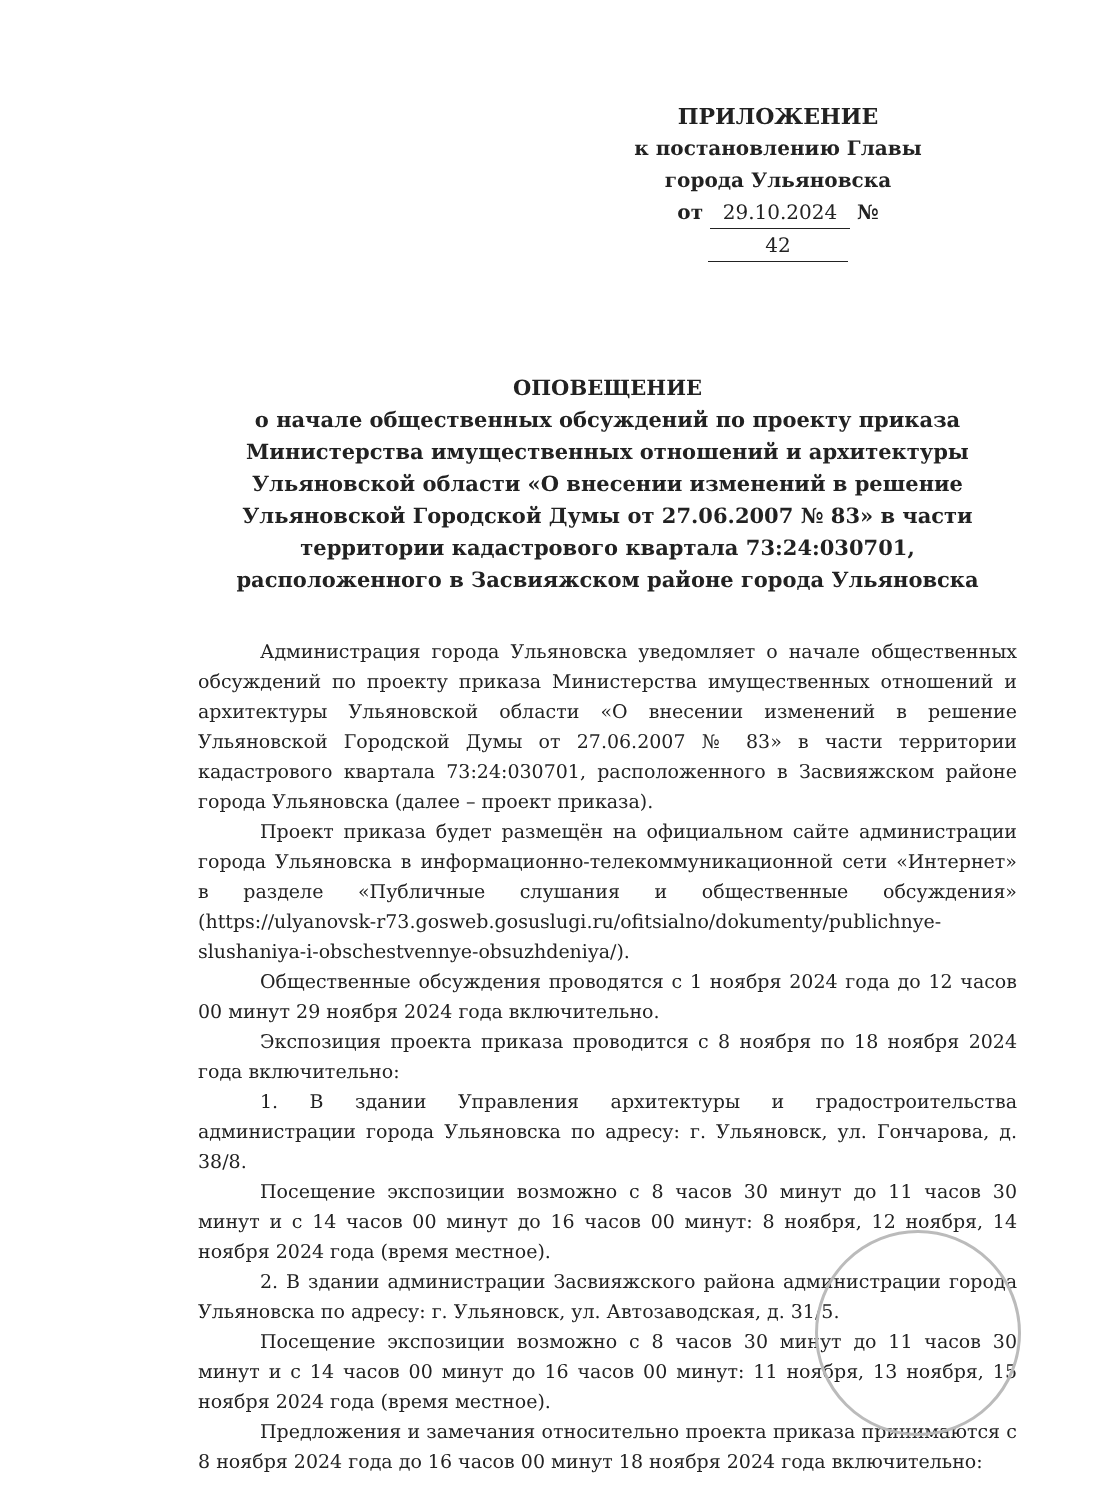ПРИЛОЖЕНИЕ
к постановлению Главы
города Ульяновска
от 29.10.2024 № 42
ОПОВЕЩЕНИЕ
о начале общественных обсуждений по проекту приказа Министерства имущественных отношений и архитектуры Ульяновской области «О внесении изменений в решение Ульяновской Городской Думы от 27.06.2007 № 83» в части территории кадастрового квартала 73:24:030701, расположенного в Засвияжском районе города Ульяновска
Администрация города Ульяновска уведомляет о начале общественных обсуждений по проекту приказа Министерства имущественных отношений и архитектуры Ульяновской области «О внесении изменений в решение Ульяновской Городской Думы от 27.06.2007 № 83» в части территории кадастрового квартала 73:24:030701, расположенного в Засвияжском районе города Ульяновска (далее – проект приказа).
Проект приказа будет размещён на официальном сайте администрации города Ульяновска в информационно-телекоммуникационной сети «Интернет» в разделе «Публичные слушания и общественные обсуждения» (https://ulyanovsk-r73.gosweb.gosuslugi.ru/ofitsialno/dokumenty/publichnye-slushaniya-i-obschestvennye-obsuzhdeniya/).
Общественные обсуждения проводятся с 1 ноября 2024 года до 12 часов 00 минут 29 ноября 2024 года включительно.
Экспозиция проекта приказа проводится с 8 ноября по 18 ноября 2024 года включительно:
1. В здании Управления архитектуры и градостроительства администрации города Ульяновска по адресу: г. Ульяновск, ул. Гончарова, д. 38/8.
Посещение экспозиции возможно с 8 часов 30 минут до 11 часов 30 минут и с 14 часов 00 минут до 16 часов 00 минут: 8 ноября, 12 ноября, 14 ноября 2024 года (время местное).
2. В здании администрации Засвияжского района администрации города Ульяновска по адресу: г. Ульяновск, ул. Автозаводская, д. 31/5.
Посещение экспозиции возможно с 8 часов 30 минут до 11 часов 30 минут и с 14 часов 00 минут до 16 часов 00 минут: 11 ноября, 13 ноября, 15 ноября 2024 года (время местное).
Предложения и замечания относительно проекта приказа принимаются с 8 ноября 2024 года до 16 часов 00 минут 18 ноября 2024 года включительно: